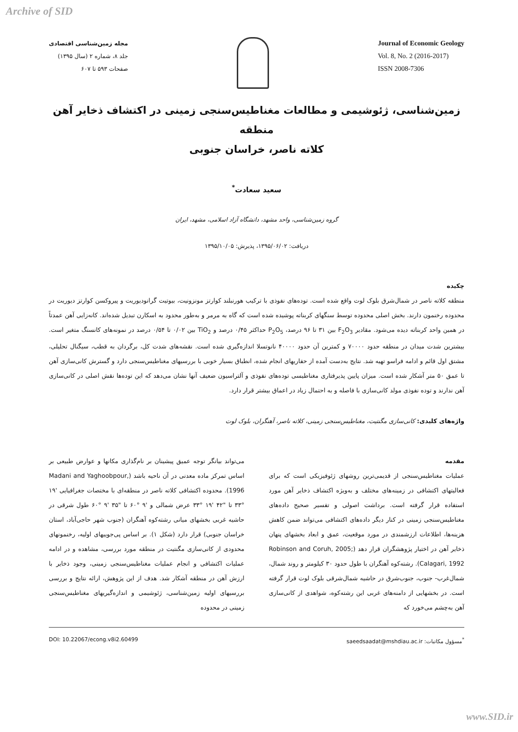Archive of SID
مجله زمین‌شناسی اقتصادی
جلد ۸، شماره ۲ (سال ۱۳۹۵)
صفحات ۵۹۳ تا ۶۰۷
Journal of Economic Geology
Vol. 8, No. 2 (2016-2017)
ISSN 2008-7306
زمین‌شناسی، ژئوشیمی و مطالعات مغناطیس‌سنجی زمینی در اکتشاف ذخایر آهن منطقه
کلاته ناصر، خراسان جنوبی
سعید سعادت<sup>*</sup>
گروه زمین‌شناسی، واحد مشهد، دانشگاه آزاد اسلامی، مشهد، ایران
دریافت: ۱۳۹۵/۰۶/۰۲، پذیرش: ۱۳۹۵/۱۰/۰۵
چکیده
منطقه کلاته ناصر در شمال‌شرق بلوک لوت واقع شده است. توده‌های نفوذی با ترکیب هورنبلند کوارتز مونزونیت، بیوتیت گرانودیوریت و پیروکسن کوارتز دیوریت در محدوده رخنمون دارند. بخش اصلی محدوده توسط سنگهای کربناته پوشیده شده است که گاه به مرمر و به‌طور محدود به اسکارن تبدیل شده‌اند. کانه‌زایی آهن عمدتاً در همین واحد کربناته دیده می‌شود. مقادیر F<sub>2</sub>O<sub>3</sub> بین ۳۱ تا ۹۶ درصد، P<sub>2</sub>O<sub>5</sub> حداکثر ۰/۴۵ درصد و TiO<sub>2</sub> بین ۰/۰۲ تا ۰/۵۴ درصد در نمونه‌های کانسنگ متغیر است. بیشترین شدت میدان در منطقه حدود ۷۰۰۰۰ و کمترین آن حدود ۴۰۰۰۰ نانوتسلا اندازه‌گیری شده است. نقشه‌های شدت کل، برگردان به قطب، سیگنال تحلیلی، مشتق اول قائم و ادامه فراسو تهیه شد. نتایج به‌دست آمده از حفاریهای انجام شده، انطباق بسیار خوبی با بررسیهای مغناطیس‌سنجی دارد و گسترش کانی‌سازی آهن تا عمق ۵۰ متر آشکار شده است. میزان پایین پذیرفتاری مغناطیسی توده‌های نفوذی و آلتراسیون ضعیف آنها نشان می‌دهد که این توده‌ها نقش اصلی در کانی‌سازی آهن ندارند و توده نفوذی مولد کانی‌سازی با فاصله و به احتمال زیاد در اعماق بیشتر قرار دارد.
واژه‌های کلیدی: کانی‌سازی مگنتیت، مغناطیس‌سنجی زمینی، کلاته ناصر، آهنگران، بلوک لوت
مقدمه
عملیات مغناطیس‌سنجی از قدیمی‌ترین روشهای ژئوفیزیکی است که برای فعالیتهای اکتشافی در زمینه‌های مختلف و به‌ویژه اکتشاف ذخایر آهن مورد استفاده قرار گرفته است. برداشت اصولی و تفسیر صحیح داده‌های مغناطیس‌سنجی زمینی در کنار دیگر داده‌های اکتشافی می‌تواند ضمن کاهش هزینه‌ها، اطلاعات ارزشمندی در مورد موقعیت، عمق و ابعاد بخشهای پنهان ذخایر آهن در اختیار پژوهشگران قرار دهد (Robinson and Coruh, 2005; Calagari, 1992). رشته‌کوه آهنگران با طول حدود ۳۰ کیلومتر و روند شمال، شمال‌غرب- جنوب، جنوب‌شرق در حاشیه شمال‌شرقی بلوک لوت قرار گرفته است. در بخشهایی از دامنه‌های غربی این رشته‌کوه، شواهدی از کانی‌سازی آهن به‌چشم می‌خورد که
می‌تواند بیانگر توجه عمیق پیشینان بر نام‌گذاری مکانها و عوارض طبیعی بر اساس تمرکز ماده معدنی در آن ناحیه باشد (Madani and Yaghoobpour, 1996). محدوده اکتشافی کلاته ناصر در منطقه‌ای با مختصات جغرافیایی '۱۹ °۳۳ تا "۴۲ '۱۹ °۳۳ عرض شمالی و '۹ °۶۰ تا "۳۵ '۹ °۶۰ طول شرقی در حاشیه غربی بخشهای میانی رشته‌کوه آهنگران (جنوب شهر حاجی‌آباد، استان خراسان جنوبی) قرار دارد (شکل ۱). بر اساس پی‌جوییهای اولیه، رخنمونهای محدودی از کانی‌سازی مگنتیت در منطقه مورد بررسی، مشاهده و در ادامه عملیات اکتشافی و انجام عملیات مغناطیس‌سنجی زمینی، وجود ذخایر با ارزش آهن در منطقه آشکار شد. هدف از این پژوهش، ارائه نتایج و بررسی بررسیهای اولیه زمین‌شناسی، ژئوشیمی و اندازه‌گیریهای مغناطیس‌سنجی زمینی در محدوده
DOI: 10.22067/econg.v8i2.60499<sup>*</sup>مسؤول مکاتبات: saeedsaadat@mshdiau.ac.ir
www.SID.ir